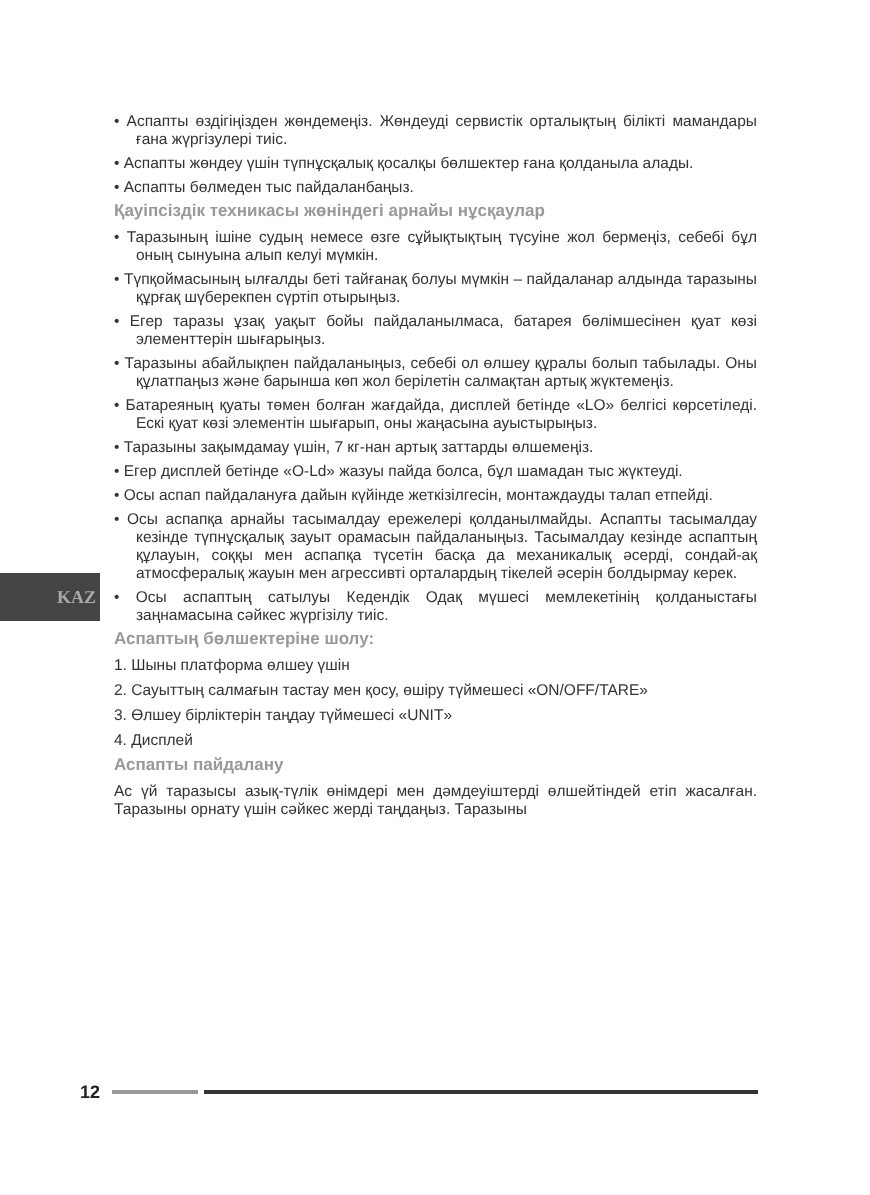KAZ
• Аспапты өздігіңізден жөндемеңіз. Жөндеуді сервистік орталықтың білікті мамандары ғана жүргізулері тиіс.
• Аспапты жөндеу үшін түпнұсқалық қосалқы бөлшектер ғана қолданыла алады.
• Аспапты бөлмеден тыс пайдаланбаңыз.
Қауіпсіздік техникасы жөніндегі арнайы нұсқаулар
• Таразының ішіне судың немесе өзге сұйықтықтың түсуіне жол бермеңіз, себебі бұл оның сынуына алып келуі мүмкін.
• Түпқоймасының ылғалды беті тайғанақ болуы мүмкін – пайдаланар алдында таразыны құрғақ шүберекпен сүртіп отырыңыз.
• Егер таразы ұзақ уақыт бойы пайдаланылмаса, батарея бөлімшесінен қуат көзі элементтерін шығарыңыз.
• Таразыны абайлықпен пайдаланыңыз, себебі ол өлшеу құралы болып табылады. Оны құлатпаңыз және барынша көп жол берілетін салмақтан артық жүктемеңіз.
• Батареяның қуаты төмен болған жағдайда, дисплей бетінде «LO» белгісі көрсетіледі. Ескі қуат көзі элементін шығарып, оны жаңасына ауыстырыңыз.
• Таразыны зақымдамау үшін, 7 кг-нан артық заттарды өлшемеңіз.
• Егер дисплей бетінде «O-Ld» жазуы пайда болса, бұл шамадан тыс жүктеуді.
• Осы аспап пайдалануға дайын күйінде жеткізілгесін, монтаждауды талап етпейді.
• Осы аспапқа арнайы тасымалдау ережелері қолданылмайды. Аспапты тасымалдау кезінде түпнұсқалық зауыт орамасын пайдаланыңыз. Тасымалдау кезінде аспаптың құлауын, соққы мен аспапқа түсетін басқа да механикалық әсерді, сондай-ақ атмосфералық жауын мен агрессивті орталардың тікелей әсерін болдырмау керек.
• Осы аспаптың сатылуы Кедендік Одақ мүшесі мемлекетінің қолданыстағы заңнамасына сәйкес жүргізілу тиіс.
Аспаптың бөлшектеріне шолу:
1. Шыны платформа өлшеу үшін
2. Сауыттың салмағын тастау мен қосу, өшіру түймешесі «ON/OFF/TARE»
3. Өлшеу бірліктерін таңдау түймешесі «UNIT»
4. Дисплей
Аспапты пайдалану
Ас үй таразысы азық-түлік өнімдері мен дәмдеуіштерді өлшейтіндей етіп жасалған. Таразыны орнату үшін сәйкес жерді таңдаңыз. Таразыны
12